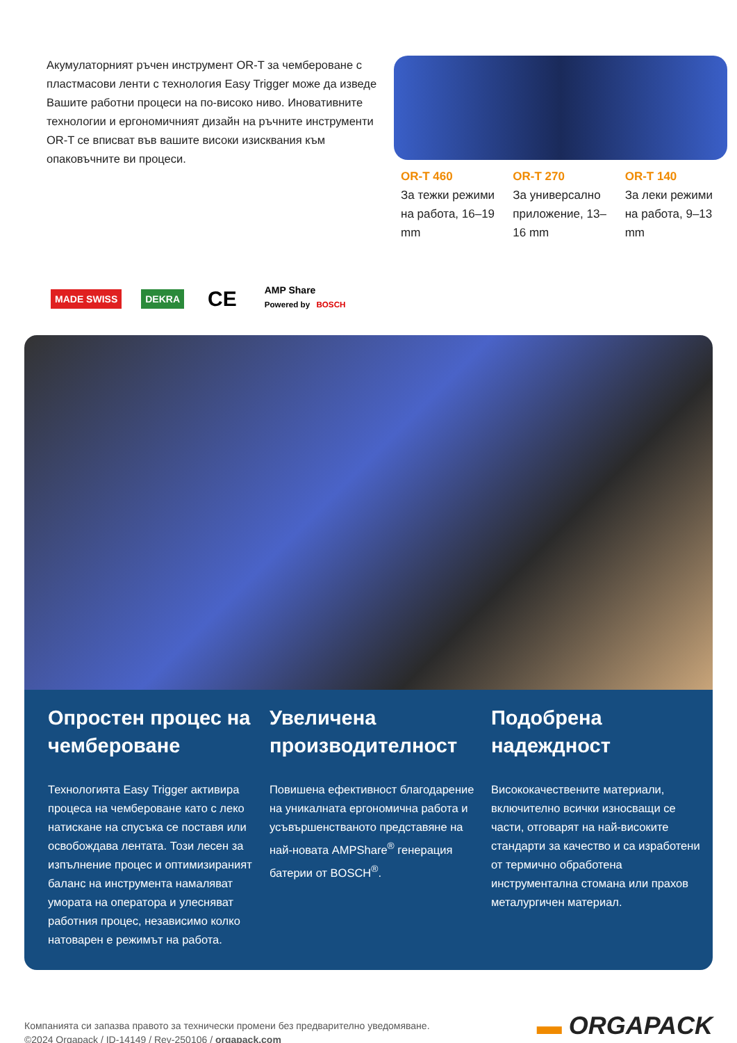Акумулаторният ръчен инструмент OR-T за чембероване с пластмасови ленти с технология Easy Trigger може да изведе Вашите работни процеси на по-високо ниво. Иновативните технологии и ергономичният дизайн на ръчните инструменти OR-T се вписват във вашите високи изисквания към опаковъчните ви процеси.
OR-T 460
За тежки режими на работа, 16–19 mm
OR-T 270
За универсално приложение, 13–16 mm
OR-T 140
За леки режими на работа, 9–13 mm
MADE SWISS DEKRA CE AMP Share
Powered by BOSCH
Опростен процес на чембероване
Технологията Easy Trigger активира процеса на чембероване като с леко натискане на спусъка се поставя или освобождава лентата. Този лесен за изпълнение процес и оптимизираният баланс на инструмента намаляват умората на оператора и улесняват работния процес, независимо колко натоварен е режимът на работа.
Увеличена производителност
Повишена ефективност благодарение на уникалната ергономична работа и усъвършенстваното представяне на най-новата AMPShare<sup>®</sup> генерация батерии от BOSCH<sup>®</sup>.
Подобрена надеждност
Висококачествените материали, включително всички износващи се части, отговарят на най-високите стандарти за качество и са изработени от термично обработена инструментална стомана или прахов металургичен материал.
Компанията си запазва правото за технически промени без предварително уведомяване.
©2024 Orgapack / ID-14149 / Rev-250106 / orgapack.com
▬ ORGAPACK